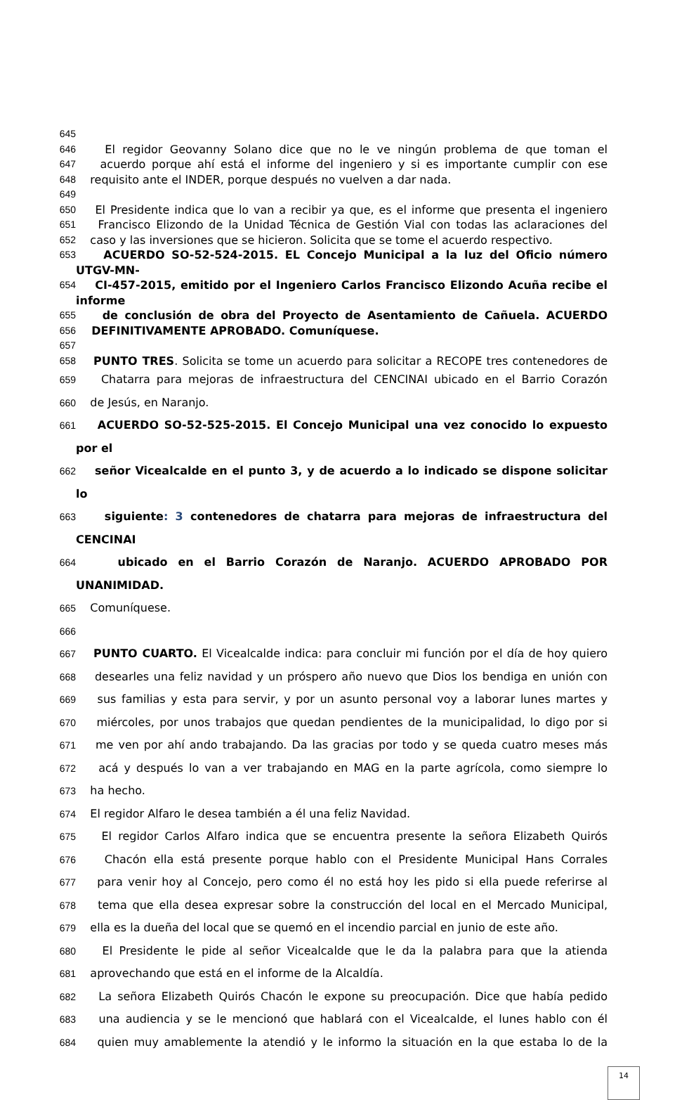645
646 El regidor Geovanny Solano dice que no le ve ningún problema de que toman el
647 acuerdo porque ahí está el informe del ingeniero y si es importante cumplir con ese
648 requisito ante el INDER, porque después no vuelven a dar nada.
649
650 El Presidente indica que lo van a recibir ya que, es el informe que presenta el ingeniero
651 Francisco Elizondo de la Unidad Técnica de Gestión Vial con todas las aclaraciones del
652 caso y las inversiones que se hicieron. Solicita que se tome el acuerdo respectivo.
653 ACUERDO SO-52-524-2015. EL Concejo Municipal a la luz del Oficio número UTGV-MN-
654 CI-457-2015, emitido por el Ingeniero Carlos Francisco Elizondo Acuña recibe el informe
655 de conclusión de obra del Proyecto de Asentamiento de Cañuela. ACUERDO
656 DEFINITIVAMENTE APROBADO. Comuníquese.
657
658 PUNTO TRES. Solicita se tome un acuerdo para solicitar a RECOPE tres contenedores de
659 Chatarra para mejoras de infraestructura del CENCINAI ubicado en el Barrio Corazón
660 de Jesús, en Naranjo.
661 ACUERDO SO-52-525-2015. El Concejo Municipal una vez conocido lo expuesto por el
662 señor Vicealcalde en el punto 3, y de acuerdo a lo indicado se dispone solicitar lo
663 siguiente: 3 contenedores de chatarra para mejoras de infraestructura del CENCINAI
664 ubicado en el Barrio Corazón de Naranjo. ACUERDO APROBADO POR UNANIMIDAD.
665 Comuníquese.
666
667 PUNTO CUARTO. El Vicealcalde indica: para concluir mi función por el día de hoy quiero
668 desearles una feliz navidad y un próspero año nuevo que Dios los bendiga en unión con
669 sus familias y esta para servir, y por un asunto personal voy a laborar lunes martes y
670 miércoles, por unos trabajos que quedan pendientes de la municipalidad, lo digo por si
671 me ven por ahí ando trabajando. Da las gracias por todo y se queda cuatro meses más
672 acá y después lo van a ver trabajando en MAG en la parte agrícola, como siempre lo
673 ha hecho.
674 El regidor Alfaro le desea también a él una feliz Navidad.
675 El regidor Carlos Alfaro indica que se encuentra presente la señora Elizabeth Quirós
676 Chacón ella está presente porque hablo con el Presidente Municipal Hans Corrales
677 para venir hoy al Concejo, pero como él no está hoy les pido si ella puede referirse al
678 tema que ella desea expresar sobre la construcción del local en el Mercado Municipal,
679 ella es la dueña del local que se quemó en el incendio parcial en junio de este año.
680 El Presidente le pide al señor Vicealcalde que le da la palabra para que la atienda
681 aprovechando que está en el informe de la Alcaldía.
682 La señora Elizabeth Quirós Chacón le expone su preocupación. Dice que había pedido
683 una audiencia y se le mencionó que hablará con el Vicealcalde, el lunes hablo con él
684 quien muy amablemente la atendió y le informo la situación en la que estaba lo de la
14